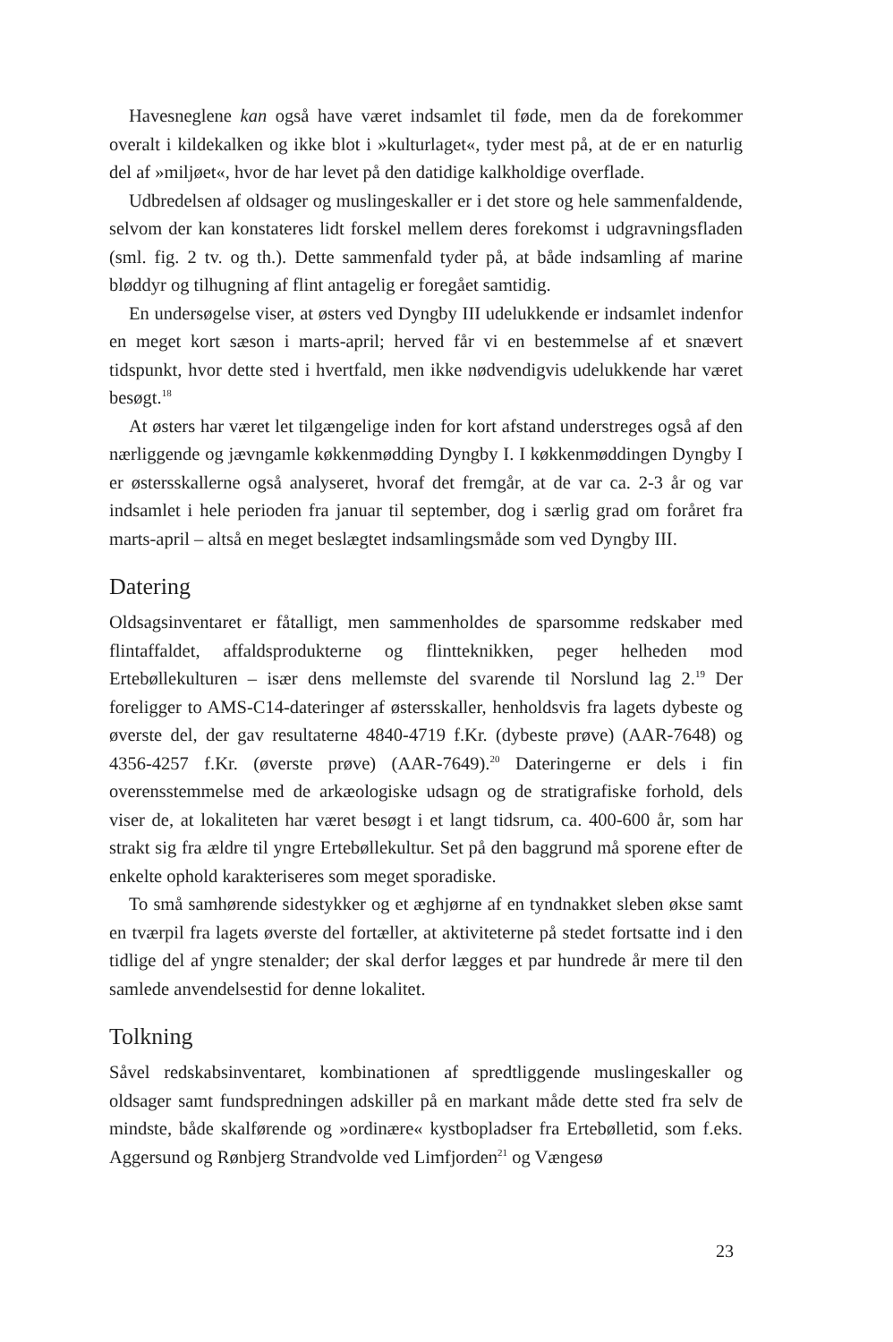Havesneglene kan også have været indsamlet til føde, men da de forekommer overalt i kildekalken og ikke blot i »kulturlaget«, tyder mest på, at de er en naturlig del af »miljøet«, hvor de har levet på den datidige kalkholdige overflade.
Udbredelsen af oldsager og muslingeskaller er i det store og hele sammenfaldende, selvom der kan konstateres lidt forskel mellem deres forekomst i udgravningsfladen (sml. fig. 2 tv. og th.). Dette sammenfald tyder på, at både indsamling af marine bløddyr og tilhugning af flint antagelig er foregået samtidig.
En undersøgelse viser, at østers ved Dyngby III udelukkende er indsamlet indenfor en meget kort sæson i marts-april; herved får vi en bestemmelse af et snævert tidspunkt, hvor dette sted i hvertfald, men ikke nødvendigvis udelukkende har været besøgt.<sup>18</sup>
At østers har været let tilgængelige inden for kort afstand understreges også af den nærliggende og jævngamle køkkenmødding Dyngby I. I køkkenmøddingen Dyngby I er østersskallerne også analyseret, hvoraf det fremgår, at de var ca. 2-3 år og var indsamlet i hele perioden fra januar til september, dog i særlig grad om foråret fra marts-april – altså en meget beslægtet indsamlingsmåde som ved Dyngby III.
Datering
Oldsagsinventaret er fåtalligt, men sammenholdes de sparsomme redskaber med flintaffaldet, affaldsprodukterne og flintteknikken, peger helheden mod Ertebøllekulturen – især dens mellemste del svarende til Norslund lag 2.<sup>19</sup> Der foreligger to AMS-C14-dateringer af østersskaller, henholdsvis fra lagets dybeste og øverste del, der gav resultaterne 4840-4719 f.Kr. (dybeste prøve) (AAR-7648) og 4356-4257 f.Kr. (øverste prøve) (AAR-7649).<sup>20</sup> Dateringerne er dels i fin overensstemmelse med de arkæologiske udsagn og de stratigrafiske forhold, dels viser de, at lokaliteten har været besøgt i et langt tidsrum, ca. 400-600 år, som har strakt sig fra ældre til yngre Ertebøllekultur. Set på den baggrund må sporene efter de enkelte ophold karakteriseres som meget sporadiske.
To små samhørende sidestykker og et æghjørne af en tyndnakket sleben økse samt en tværpil fra lagets øverste del fortæller, at aktiviteterne på stedet fortsatte ind i den tidlige del af yngre stenalder; der skal derfor lægges et par hundrede år mere til den samlede anvendelsestid for denne lokalitet.
Tolkning
Såvel redskabsinventaret, kombinationen af spredtliggende muslingeskaller og oldsager samt fundspredningen adskiller på en markant måde dette sted fra selv de mindste, både skalførende og »ordinære« kystbopladser fra Ertebølletid, som f.eks. Aggersund og Rønbjerg Strandvolde ved Limfjorden<sup>21</sup> og Vængesø
23